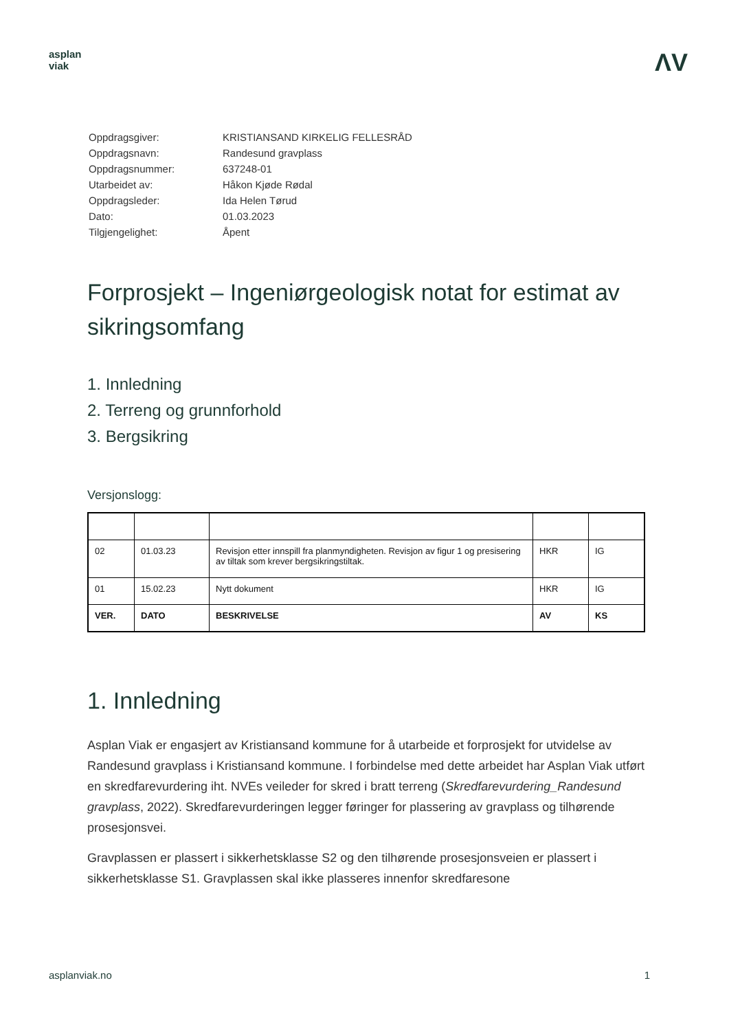asplan
viak
ΛV
| Oppdragsgiver: | KRISTIANSAND KIRKELIG FELLESRÅD |
| Oppdragsnavn: | Randesund gravplass |
| Oppdragsnummer: | 637248-01 |
| Utarbeidet av: | Håkon Kjøde Rødal |
| Oppdragsleder: | Ida Helen Tørud |
| Dato: | 01.03.2023 |
| Tilgjengelighet: | Åpent |
Forprosjekt – Ingeniørgeologisk notat for estimat av sikringsomfang
1. Innledning
2. Terreng og grunnforhold
3. Bergsikring
Versjonslogg:
| 02 | 01.03.23 | Revisjon etter innspill fra planmyndigheten. Revisjon av figur 1 og presisering av tiltak som krever bergsikringstiltak. | HKR | IG |
| 01 | 15.02.23 | Nytt dokument | HKR | IG |
| VER. | DATO | BESKRIVELSE | AV | KS |
1. Innledning
Asplan Viak er engasjert av Kristiansand kommune for å utarbeide et forprosjekt for utvidelse av Randesund gravplass i Kristiansand kommune. I forbindelse med dette arbeidet har Asplan Viak utført en skredfarevurdering iht. NVEs veileder for skred i bratt terreng (Skredfarevurdering_Randesund gravplass, 2022). Skredfarevurderingen legger føringer for plassering av gravplass og tilhørende prosesjonsvei.
Gravplassen er plassert i sikkerhetsklasse S2 og den tilhørende prosesjonsveien er plassert i sikkerhetsklasse S1. Gravplassen skal ikke plasseres innenfor skredfaresone
asplanviak.no 1